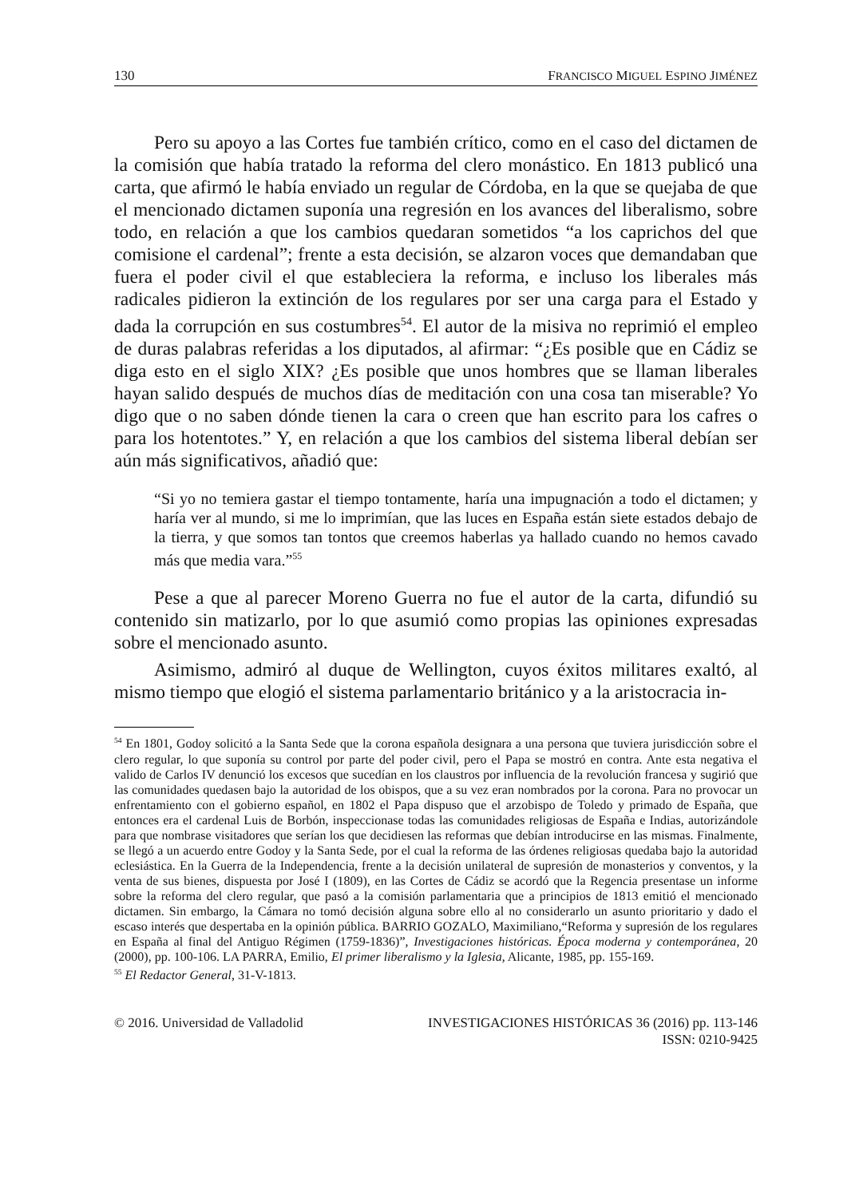130 FRANCISCO MIGUEL ESPINO JIMÉNEZ
Pero su apoyo a las Cortes fue también crítico, como en el caso del dictamen de la comisión que había tratado la reforma del clero monástico. En 1813 publicó una carta, que afirmó le había enviado un regular de Córdoba, en la que se quejaba de que el mencionado dictamen suponía una regresión en los avances del liberalismo, sobre todo, en relación a que los cambios quedaran sometidos “a los caprichos del que comisione el cardenal”; frente a esta decisión, se alzaron voces que demandaban que fuera el poder civil el que estableciera la reforma, e incluso los liberales más radicales pidieron la extinción de los regulares por ser una carga para el Estado y dada la corrupción en sus costumbres<sup>54</sup>. El autor de la misiva no reprimió el empleo de duras palabras referidas a los diputados, al afirmar: “¿Es posible que en Cádiz se diga esto en el siglo XIX? ¿Es posible que unos hombres que se llaman liberales hayan salido después de muchos días de meditación con una cosa tan miserable? Yo digo que o no saben dónde tienen la cara o creen que han escrito para los cafres o para los hotentotes.” Y, en relación a que los cambios del sistema liberal debían ser aún más significativos, añadió que:
“Si yo no temiera gastar el tiempo tontamente, haría una impugnación a todo el dictamen; y haría ver al mundo, si me lo imprimían, que las luces en España están siete estados debajo de la tierra, y que somos tan tontos que creemos haberlas ya hallado cuando no hemos cavado más que media vara.”<sup>55</sup>
Pese a que al parecer Moreno Guerra no fue el autor de la carta, difundió su contenido sin matizarlo, por lo que asumió como propias las opiniones expresadas sobre el mencionado asunto.
Asimismo, admiró al duque de Wellington, cuyos éxitos militares exaltó, al mismo tiempo que elogió el sistema parlamentario británico y a la aristocracia in-
<sup>54</sup> En 1801, Godoy solicitó a la Santa Sede que la corona española designara a una persona que tuviera jurisdicción sobre el clero regular, lo que suponía su control por parte del poder civil, pero el Papa se mostró en contra. Ante esta negativa el valido de Carlos IV denunció los excesos que sucedían en los claustros por influencia de la revolución francesa y sugirió que las comunidades quedasen bajo la autoridad de los obispos, que a su vez eran nombrados por la corona. Para no provocar un enfrentamiento con el gobierno español, en 1802 el Papa dispuso que el arzobispo de Toledo y primado de España, que entonces era el cardenal Luis de Borbón, inspeccionase todas las comunidades religiosas de España e Indias, autorizándole para que nombrase visitadores que serían los que decidiesen las reformas que debían introducirse en las mismas. Finalmente, se llegó a un acuerdo entre Godoy y la Santa Sede, por el cual la reforma de las órdenes religiosas quedaba bajo la autoridad eclesiástica. En la Guerra de la Independencia, frente a la decisión unilateral de supresión de monasterios y conventos, y la venta de sus bienes, dispuesta por José I (1809), en las Cortes de Cádiz se acordó que la Regencia presentase un informe sobre la reforma del clero regular, que pasó a la comisión parlamentaria que a principios de 1813 emitió el mencionado dictamen. Sin embargo, la Cámara no tomó decisión alguna sobre ello al no considerarlo un asunto prioritario y dado el escaso interés que despertaba en la opinión pública. BARRIO GOZALO, Maximiliano,“Reforma y supresión de los regulares en España al final del Antiguo Régimen (1759-1836)”, Investigaciones históricas. Época moderna y contemporánea, 20 (2000), pp. 100-106. LA PARRA, Emilio, El primer liberalismo y la Iglesia, Alicante, 1985, pp. 155-169.
<sup>55</sup> El Redactor General, 31-V-1813.
© 2016. Universidad de Valladolid INVESTIGACIONES HISTÓRICAS 36 (2016) pp. 113-146
ISSN: 0210-9425